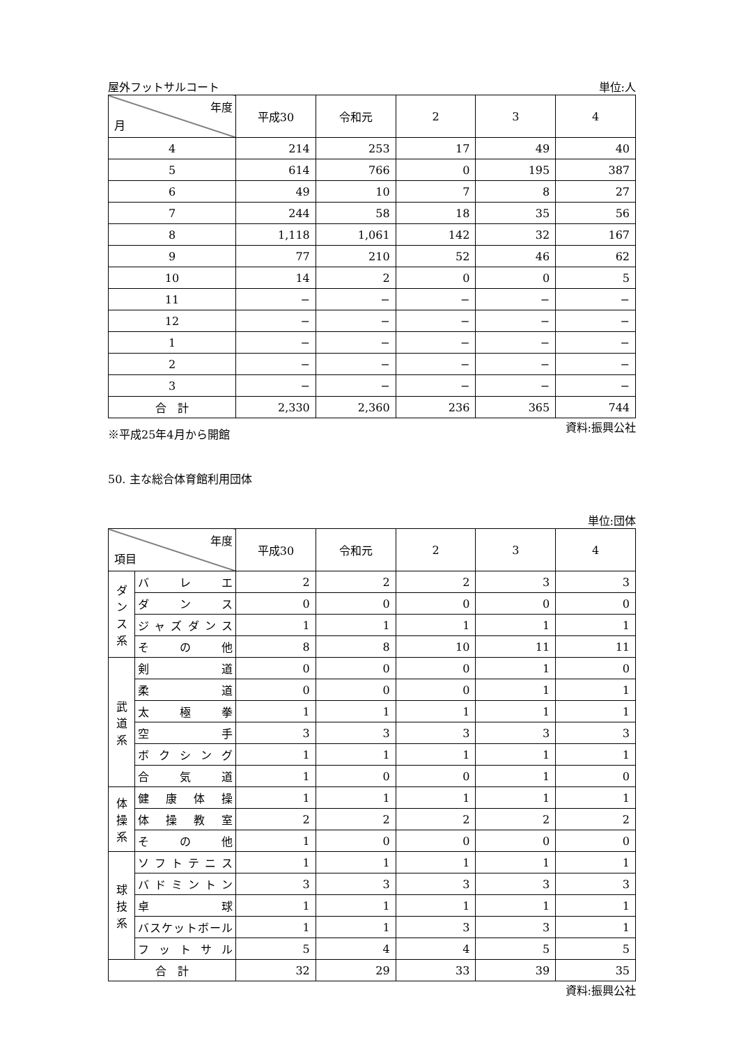屋外フットサルコート 単位:人
| 年度 月 | 平成30 | 令和元 | 2 | 3 | 4 |
| --- | --- | --- | --- | --- | --- |
| 4 | 214 | 253 | 17 | 49 | 40 |
| 5 | 614 | 766 | 0 | 195 | 387 |
| 6 | 49 | 10 | 7 | 8 | 27 |
| 7 | 244 | 58 | 18 | 35 | 56 |
| 8 | 1,118 | 1,061 | 142 | 32 | 167 |
| 9 | 77 | 210 | 52 | 46 | 62 |
| 10 | 14 | 2 | 0 | 0 | 5 |
| 11 | − | − | − | − | − |
| 12 | − | − | − | − | − |
| 1 | − | − | − | − | − |
| 2 | − | − | − | − | − |
| 3 | − | − | − | − | − |
| 合 計 | 2,330 | 2,360 | 236 | 365 | 744 |
※平成25年4月から開館 資料:振興公社
50. 主な総合体育館利用団体
単位:団体
| 年度 項目 | | 平成30 | 令和元 | 2 | 3 | 4 |
| --- | --- | --- | --- | --- | --- | --- |
| ダンス系 | バレエ | 2 | 2 | 2 | 3 | 3 |
| | ダンス | 0 | 0 | 0 | 0 | 0 |
| | ジャズダンス | 1 | 1 | 1 | 1 | 1 |
| | その他 | 8 | 8 | 10 | 11 | 11 |
| 武道系 | 剣道 | 0 | 0 | 0 | 1 | 0 |
| | 柔道 | 0 | 0 | 0 | 1 | 1 |
| | 太極拳 | 1 | 1 | 1 | 1 | 1 |
| | 空手 | 3 | 3 | 3 | 3 | 3 |
| | ボクシング | 1 | 1 | 1 | 1 | 1 |
| | 合気道 | 1 | 0 | 0 | 1 | 0 |
| 体操系 | 健康体操 | 1 | 1 | 1 | 1 | 1 |
| | 体操教室 | 2 | 2 | 2 | 2 | 2 |
| | その他 | 1 | 0 | 0 | 0 | 0 |
| 球技系 | ソフトテニス | 1 | 1 | 1 | 1 | 1 |
| | バドミントン | 3 | 3 | 3 | 3 | 3 |
| | 卓球 | 1 | 1 | 1 | 1 | 1 |
| | バスケットボール | 1 | 1 | 3 | 3 | 1 |
| | フットサル | 5 | 4 | 4 | 5 | 5 |
| 合 計 | | 32 | 29 | 33 | 39 | 35 |
資料:振興公社